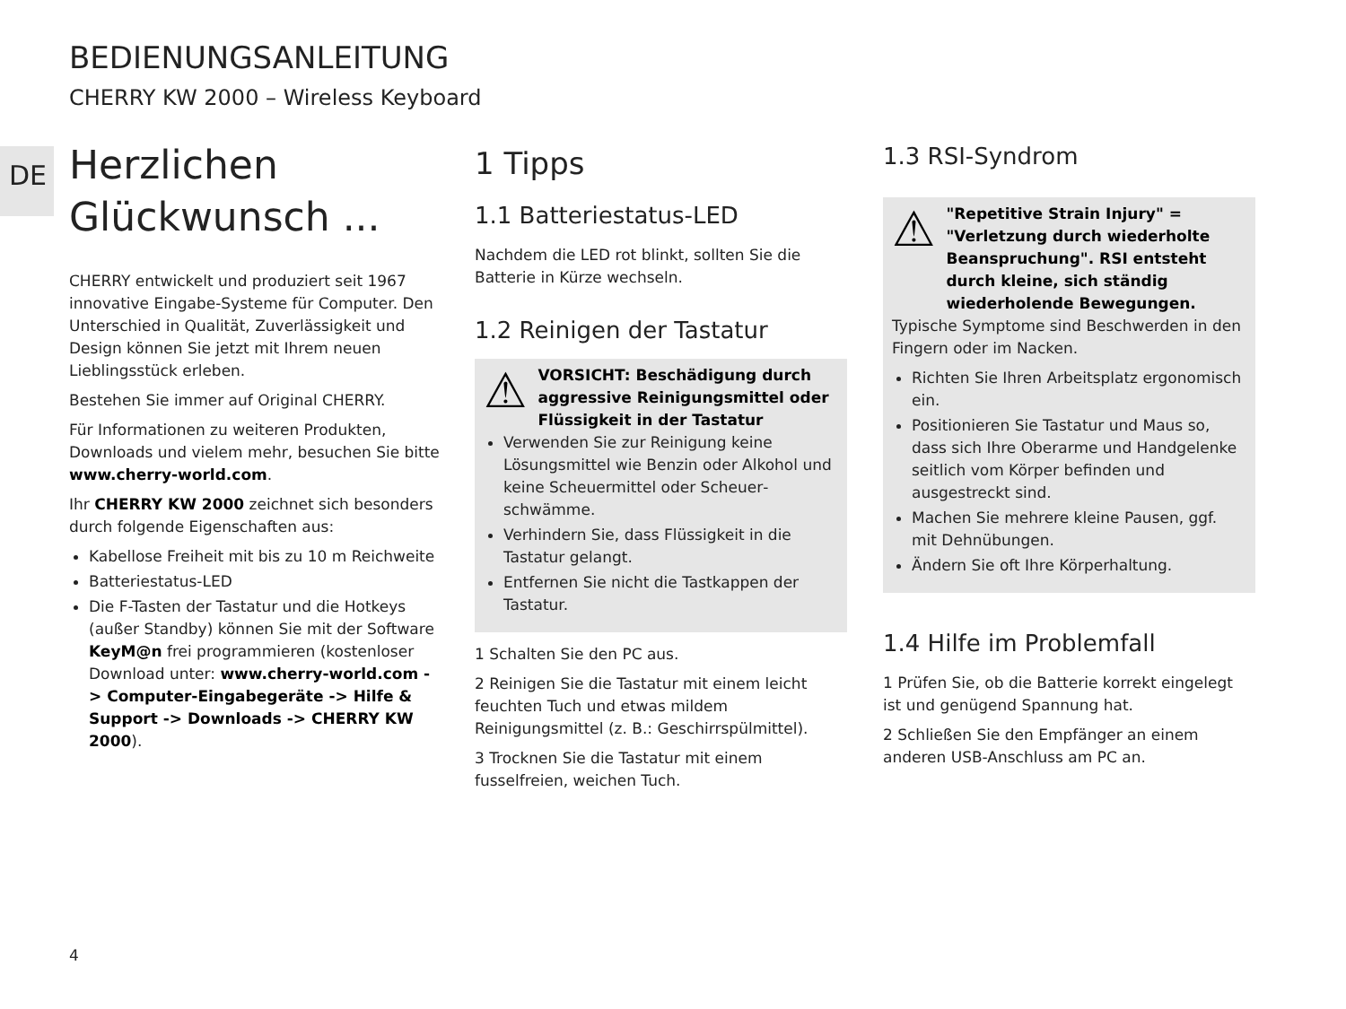BEDIENUNGSANLEITUNG
CHERRY KW 2000 – Wireless Keyboard
DE
Herzlichen Glückwunsch ...
CHERRY entwickelt und produziert seit 1967 innovative Eingabe-Systeme für Computer. Den Unterschied in Qualität, Zuverlässigkeit und Design können Sie jetzt mit Ihrem neuen Lieblingsstück erleben.
Bestehen Sie immer auf Original CHERRY.
Für Informationen zu weiteren Produkten, Downloads und vielem mehr, besuchen Sie bitte www.cherry-world.com.
Ihr CHERRY KW 2000 zeichnet sich besonders durch folgende Eigenschaften aus:
Kabellose Freiheit mit bis zu 10 m Reichweite
Batteriestatus-LED
Die F-Tasten der Tastatur und die Hotkeys (außer Standby) können Sie mit der Software KeyM@n frei programmieren (kostenloser Download unter: www.cherry-world.com -> Computer-Eingabegeräte -> Hilfe & Support -> Downloads -> CHERRY KW 2000).
1 Tipps
1.1 Batteriestatus-LED
Nachdem die LED rot blinkt, sollten Sie die Batterie in Kürze wechseln.
1.2 Reinigen der Tastatur
⚠ VORSICHT: Beschädigung durch aggressive Reinigungsmittel oder Flüssigkeit in der Tastatur
Verwenden Sie zur Reinigung keine Lösungsmittel wie Benzin oder Alkohol und keine Scheuermittel oder Scheuer­schwämme.
Verhindern Sie, dass Flüssigkeit in die Tastatur gelangt.
Entfernen Sie nicht die Tastkappen der Tastatur.
1 Schalten Sie den PC aus.
2 Reinigen Sie die Tastatur mit einem leicht feuchten Tuch und etwas mildem Reinigungsmittel (z. B.: Geschirrspülmittel).
3 Trocknen Sie die Tastatur mit einem fusselfreien, weichen Tuch.
1.3 RSI-Syndrom
⚠ "Repetitive Strain Injury" = "Verletzung durch wiederholte Beanspruchung". RSI entsteht durch kleine, sich ständig wiederholende Bewegungen.
Typische Symptome sind Beschwerden in den Fingern oder im Nacken.
Richten Sie Ihren Arbeitsplatz ergonomisch ein.
Positionieren Sie Tastatur und Maus so, dass sich Ihre Oberarme und Handgelenke seitlich vom Körper befinden und ausgestreckt sind.
Machen Sie mehrere kleine Pausen, ggf. mit Dehnübungen.
Ändern Sie oft Ihre Körperhaltung.
1.4 Hilfe im Problemfall
1 Prüfen Sie, ob die Batterie korrekt eingelegt ist und genügend Spannung hat.
2 Schließen Sie den Empfänger an einem anderen USB-Anschluss am PC an.
4